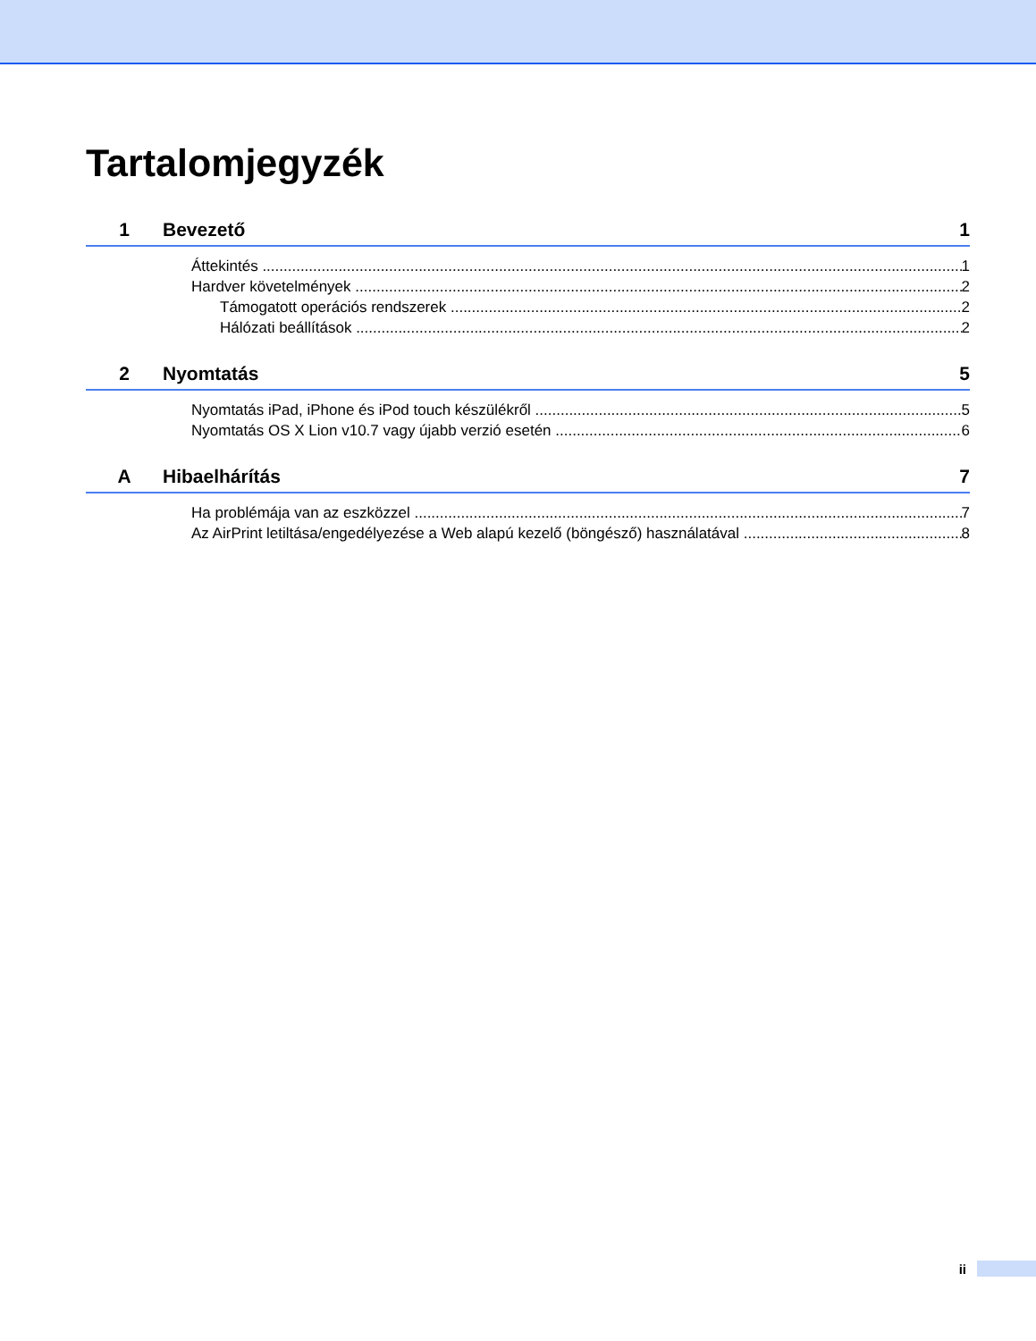Tartalomjegyzék
1 Bevezető 1
Áttekintés 1
Hardver követelmények 2
Támogatott operációs rendszerek 2
Hálózati beállítások 2
2 Nyomtatás 5
Nyomtatás iPad, iPhone és iPod touch készülékről 5
Nyomtatás OS X Lion v10.7 vagy újabb verzió esetén 6
A Hibaelhárítás 7
Ha problémája van az eszközzel 7
Az AirPrint letiltása/engedélyezése a Web alapú kezelő (böngésző) használatával 8
ii